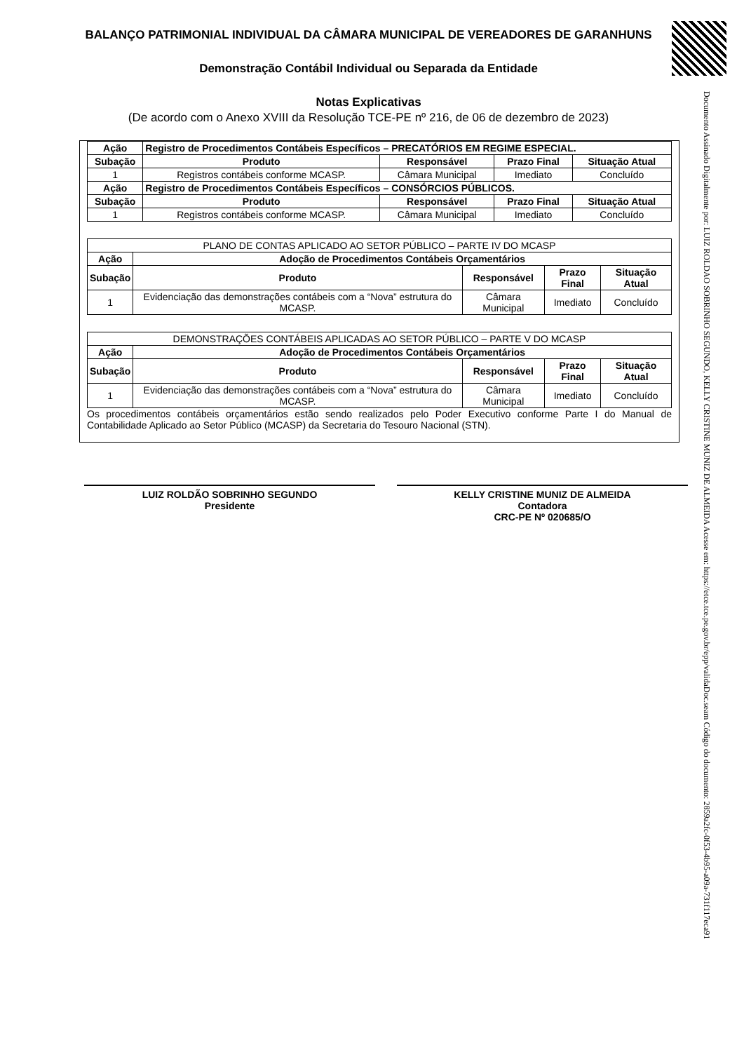BALANÇO PATRIMONIAL INDIVIDUAL DA CÂMARA MUNICIPAL DE VEREADORES DE GARANHUNS
Demonstração Contábil Individual ou Separada da Entidade
Notas Explicativas
(De acordo com o Anexo XVIII da Resolução TCE-PE nº 216, de 06 de dezembro de 2023)
| Ação | Registro de Procedimentos Contábeis Específicos – PRECATÓRIOS EM REGIME ESPECIAL. | | | |
| --- | --- | --- | --- | --- |
| Subação | Produto | Responsável | Prazo Final | Situação Atual |
| 1 | Registros contábeis conforme MCASP. | Câmara Municipal | Imediato | Concluído |
| Ação | Registro de Procedimentos Contábeis Específicos – CONSÓRCIOS PÚBLICOS. | | | |
| Subação | Produto | Responsável | Prazo Final | Situação Atual |
| 1 | Registros contábeis conforme MCASP. | Câmara Municipal | Imediato | Concluído |
| PLANO DE CONTAS APLICADO AO SETOR PÚBLICO – PARTE IV DO MCASP | | | | |
| Ação | Adoção de Procedimentos Contábeis Orçamentários | | | |
| Subação | Produto | Responsável | Prazo Final | Situação Atual |
| 1 | Evidenciação das demonstrações contábeis com a “Nova” estrutura do MCASP. | Câmara Municipal | Imediato | Concluído |
| DEMONSTRAÇÕES CONTÁBEIS APLICADAS AO SETOR PÚBLICO – PARTE V DO MCASP | | | | |
| Ação | Adoção de Procedimentos Contábeis Orçamentários | | | |
| Subação | Produto | Responsável | Prazo Final | Situação Atual |
| 1 | Evidenciação das demonstrações contábeis com a “Nova” estrutura do MCASP. | Câmara Municipal | Imediato | Concluído |
Os procedimentos contábeis orçamentários estão sendo realizados pelo Poder Executivo conforme Parte I do Manual de Contabilidade Aplicado ao Setor Público (MCASP) da Secretaria do Tesouro Nacional (STN).
LUIZ ROLDÃO SOBRINHO SEGUNDO
Presidente
KELLY CRISTINE MUNIZ DE ALMEIDA
Contadora
CRC-PE Nº 020685/O
Documento Assinado Digitalmente por: LUIZ ROLDAO SOBRINHO SEGUNDO, KELLY CRISTINE MUNIZ DE ALMEIDA Acesse em: https://etce.tce.pe.gov.br/epp/validaDoc.seam Código do documento: 2859a2fc-0f53-4b95-a09a-731f117eca91